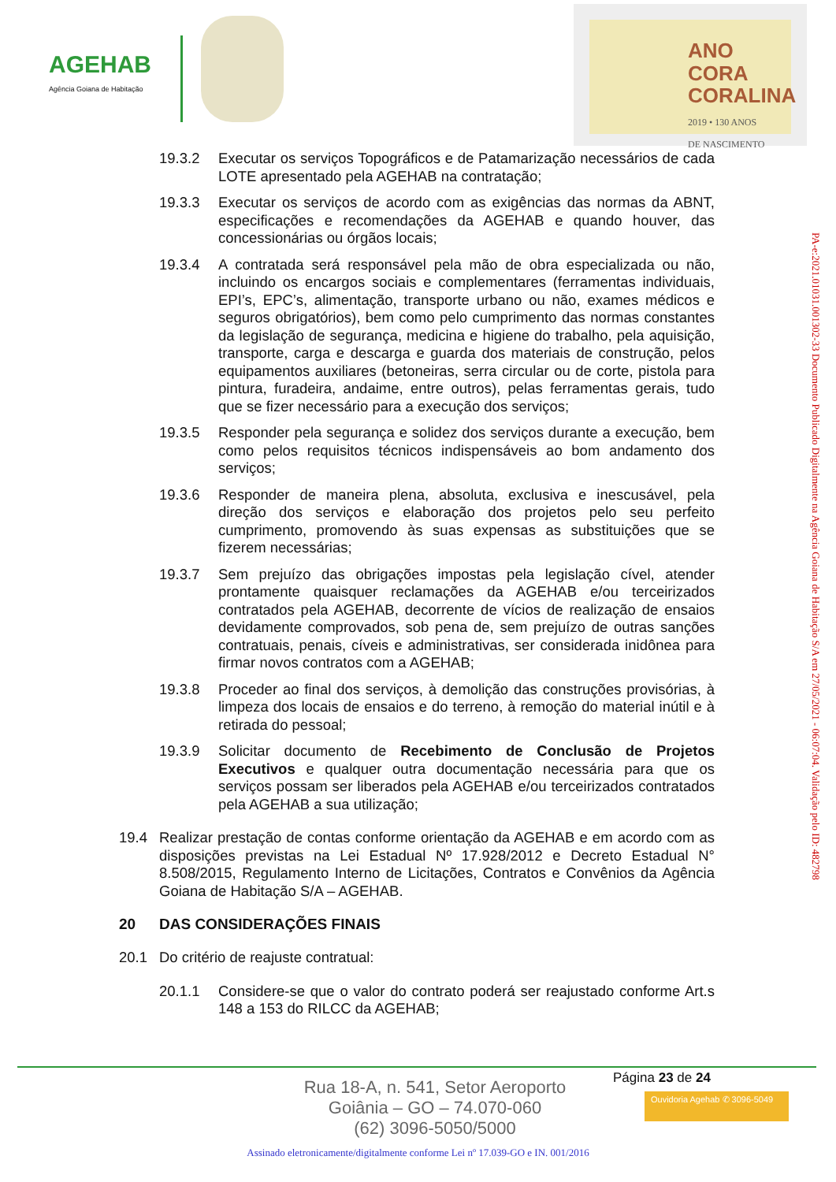AGEHAB
Agência Goiana de Habitação
ANO CORA CORALINA
2019 • 130 ANOS
DE NASCIMENTO
19.3.2 Executar os serviços Topográficos e de Patamarização necessários de cada LOTE apresentado pela AGEHAB na contratação;
19.3.3 Executar os serviços de acordo com as exigências das normas da ABNT, especificações e recomendações da AGEHAB e quando houver, das concessionárias ou órgãos locais;
19.3.4 A contratada será responsável pela mão de obra especializada ou não, incluindo os encargos sociais e complementares (ferramentas individuais, EPI’s, EPC’s, alimentação, transporte urbano ou não, exames médicos e seguros obrigatórios), bem como pelo cumprimento das normas constantes da legislação de segurança, medicina e higiene do trabalho, pela aquisição, transporte, carga e descarga e guarda dos materiais de construção, pelos equipamentos auxiliares (betoneiras, serra circular ou de corte, pistola para pintura, furadeira, andaime, entre outros), pelas ferramentas gerais, tudo que se fizer necessário para a execução dos serviços;
19.3.5 Responder pela segurança e solidez dos serviços durante a execução, bem como pelos requisitos técnicos indispensáveis ao bom andamento dos serviços;
19.3.6 Responder de maneira plena, absoluta, exclusiva e inescusável, pela direção dos serviços e elaboração dos projetos pelo seu perfeito cumprimento, promovendo às suas expensas as substituições que se fizerem necessárias;
19.3.7 Sem prejuízo das obrigações impostas pela legislação cível, atender prontamente quaisquer reclamações da AGEHAB e/ou terceirizados contratados pela AGEHAB, decorrente de vícios de realização de ensaios devidamente comprovados, sob pena de, sem prejuízo de outras sanções contratuais, penais, cíveis e administrativas, ser considerada inidônea para firmar novos contratos com a AGEHAB;
19.3.8 Proceder ao final dos serviços, à demolição das construções provisórias, à limpeza dos locais de ensaios e do terreno, à remoção do material inútil e à retirada do pessoal;
19.3.9 Solicitar documento de Recebimento de Conclusão de Projetos Executivos e qualquer outra documentação necessária para que os serviços possam ser liberados pela AGEHAB e/ou terceirizados contratados pela AGEHAB a sua utilização;
19.4 Realizar prestação de contas conforme orientação da AGEHAB e em acordo com as disposições previstas na Lei Estadual Nº 17.928/2012 e Decreto Estadual N° 8.508/2015, Regulamento Interno de Licitações, Contratos e Convênios da Agência Goiana de Habitação S/A – AGEHAB.
20 DAS CONSIDERAÇÕES FINAIS
20.1 Do critério de reajuste contratual:
20.1.1 Considere-se que o valor do contrato poderá ser reajustado conforme Art.s 148 a 153 do RILCC da AGEHAB;
PA-e:2021.01031.001302-33 Documento Publicado Digitalmente na Agência Goiana de Habitação S/A em 27/05/2021 - 06:07:04. Validação pelo ID: 482798
Página 23 de 24
Rua 18-A, n. 541, Setor Aeroporto
Goiânia – GO – 74.070-060
(62) 3096-5050/5000
Ouvidoria Agehab ✆ 3096-5049
Assinado eletronicamente/digitalmente conforme Lei nº 17.039-GO e IN. 001/2016